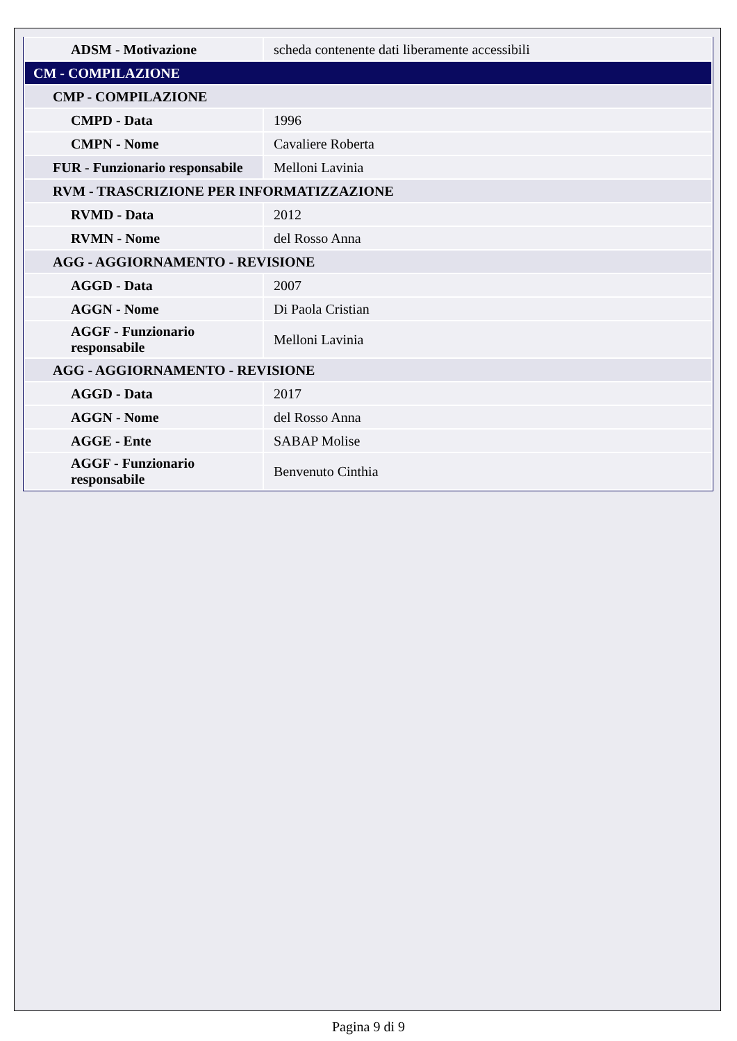| ADSM - Motivazione | scheda contenente dati liberamente accessibili |
| CM - COMPILAZIONE | |
| CMP - COMPILAZIONE | |
| CMPD - Data | 1996 |
| CMPN - Nome | Cavaliere Roberta |
| FUR - Funzionario responsabile | Melloni Lavinia |
| RVM - TRASCRIZIONE PER INFORMATIZZAZIONE | |
| RVMD - Data | 2012 |
| RVMN - Nome | del Rosso Anna |
| AGG - AGGIORNAMENTO - REVISIONE | |
| AGGD - Data | 2007 |
| AGGN - Nome | Di Paola Cristian |
| AGGF - Funzionario responsabile | Melloni Lavinia |
| AGG - AGGIORNAMENTO - REVISIONE | |
| AGGD - Data | 2017 |
| AGGN - Nome | del Rosso Anna |
| AGGE - Ente | SABAP Molise |
| AGGF - Funzionario responsabile | Benvenuto Cinthia |
Pagina 9 di 9